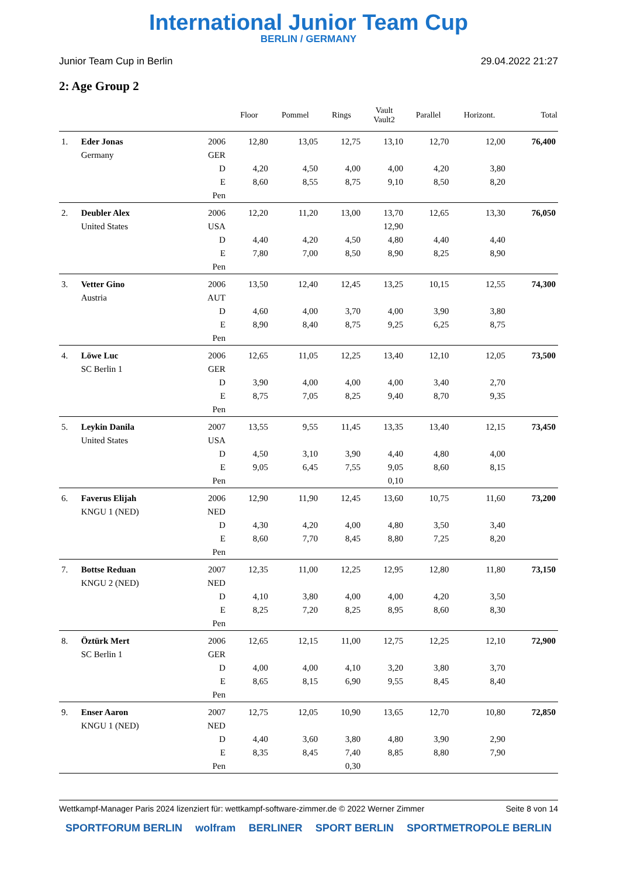International Junior Team Cup
BERLIN / GERMANY
Junior Team Cup in Berlin 29.04.2022 21:27
2: Age Group 2
| | | | Floor | Pommel | Rings | Vault Vault2 | Parallel | Horizont. | Total |
| --- | --- | --- | --- | --- | --- | --- | --- | --- | --- |
| 1. | Eder Jonas | 2006 | 12,80 | 13,05 | 12,75 | 13,10 | 12,70 | 12,00 | 76,400 |
| | Germany | GER | | | | | | | |
| | | D | 4,20 | 4,50 | 4,00 | 4,00 | 4,20 | 3,80 | |
| | | E | 8,60 | 8,55 | 8,75 | 9,10 | 8,50 | 8,20 | |
| | | Pen | | | | | | | |
| 2. | Deubler Alex | 2006 | 12,20 | 11,20 | 13,00 | 13,70 | 12,65 | 13,30 | 76,050 |
| | United States | USA | | | | 12,90 | | | |
| | | D | 4,40 | 4,20 | 4,50 | 4,80 | 4,40 | 4,40 | |
| | | E | 7,80 | 7,00 | 8,50 | 8,90 | 8,25 | 8,90 | |
| | | Pen | | | | | | | |
| 3. | Vetter Gino | 2006 | 13,50 | 12,40 | 12,45 | 13,25 | 10,15 | 12,55 | 74,300 |
| | Austria | AUT | | | | | | | |
| | | D | 4,60 | 4,00 | 3,70 | 4,00 | 3,90 | 3,80 | |
| | | E | 8,90 | 8,40 | 8,75 | 9,25 | 6,25 | 8,75 | |
| | | Pen | | | | | | | |
| 4. | Löwe Luc | 2006 | 12,65 | 11,05 | 12,25 | 13,40 | 12,10 | 12,05 | 73,500 |
| | SC Berlin 1 | GER | | | | | | | |
| | | D | 3,90 | 4,00 | 4,00 | 4,00 | 3,40 | 2,70 | |
| | | E | 8,75 | 7,05 | 8,25 | 9,40 | 8,70 | 9,35 | |
| | | Pen | | | | | | | |
| 5. | Leykin Danila | 2007 | 13,55 | 9,55 | 11,45 | 13,35 | 13,40 | 12,15 | 73,450 |
| | United States | USA | | | | | | | |
| | | D | 4,50 | 3,10 | 3,90 | 4,40 | 4,80 | 4,00 | |
| | | E | 9,05 | 6,45 | 7,55 | 9,05 | 8,60 | 8,15 | |
| | | Pen | | | | 0,10 | | | |
| 6. | Faverus Elijah | 2006 | 12,90 | 11,90 | 12,45 | 13,60 | 10,75 | 11,60 | 73,200 |
| | KNGU 1 (NED) | NED | | | | | | | |
| | | D | 4,30 | 4,20 | 4,00 | 4,80 | 3,50 | 3,40 | |
| | | E | 8,60 | 7,70 | 8,45 | 8,80 | 7,25 | 8,20 | |
| | | Pen | | | | | | | |
| 7. | Bottse Reduan | 2007 | 12,35 | 11,00 | 12,25 | 12,95 | 12,80 | 11,80 | 73,150 |
| | KNGU 2 (NED) | NED | | | | | | | |
| | | D | 4,10 | 3,80 | 4,00 | 4,00 | 4,20 | 3,50 | |
| | | E | 8,25 | 7,20 | 8,25 | 8,95 | 8,60 | 8,30 | |
| | | Pen | | | | | | | |
| 8. | Öztürk Mert | 2006 | 12,65 | 12,15 | 11,00 | 12,75 | 12,25 | 12,10 | 72,900 |
| | SC Berlin 1 | GER | | | | | | | |
| | | D | 4,00 | 4,00 | 4,10 | 3,20 | 3,80 | 3,70 | |
| | | E | 8,65 | 8,15 | 6,90 | 9,55 | 8,45 | 8,40 | |
| | | Pen | | | | | | | |
| 9. | Enser Aaron | 2007 | 12,75 | 12,05 | 10,90 | 13,65 | 12,70 | 10,80 | 72,850 |
| | KNGU 1 (NED) | NED | | | | | | | |
| | | D | 4,40 | 3,60 | 3,80 | 4,80 | 3,90 | 2,90 | |
| | | E | 8,35 | 8,45 | 7,40 | 8,85 | 8,80 | 7,90 | |
| | | Pen | | | 0,30 | | | | |
Wettkampf-Manager Paris 2024 lizenziert für: wettkampf-software-zimmer.de © 2022 Werner Zimmer Seite 8 von 14
SPORTFORUM BERLIN wolfram BERLINER SPORT BERLIN SPORTMETROPOLE BERLIN